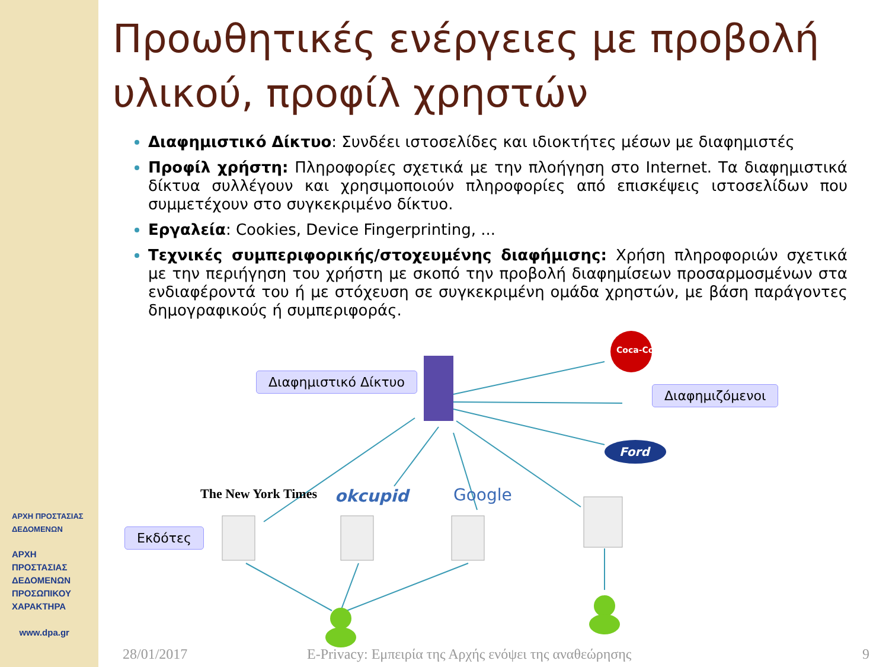ΑΡΧΗ ΠΡΟΣΤΑΣΙΑΣ ΔΕΔΟΜΕΝΩΝ
ΑΡΧΗ
ΠΡΟΣΤΑΣΙΑΣ
ΔΕΔΟΜΕΝΩΝ
ΠΡΟΣΩΠΙΚΟΥ
ΧΑΡΑΚΤΗΡΑ
www.dpa.gr
Προωθητικές ενέργειες με προβολή υλικού, προφίλ χρηστών
Διαφημιστικό Δίκτυο: Συνδέει ιστοσελίδες και ιδιοκτήτες μέσων με διαφημιστές
Προφίλ χρήστη: Πληροφορίες σχετικά με την πλοήγηση στο Internet. Τα διαφημιστικά δίκτυα συλλέγουν και χρησιμοποιούν πληροφορίες από επισκέψεις ιστοσελίδων που συμμετέχουν στο συγκεκριμένο δίκτυο.
Εργαλεία: Cookies, Device Fingerprinting, ...
Τεχνικές συμπεριφορικής/στοχευμένης διαφήμισης: Χρήση πληροφοριών σχετικά με την περιήγηση του χρήστη με σκοπό την προβολή διαφημίσεων προσαρμοσμένων στα ενδιαφέροντά του ή με στόχευση σε συγκεκριμένη ομάδα χρηστών, με βάση παράγοντες δημογραφικούς ή συμπεριφοράς.
Διαφημιστικό Δίκτυο
Διαφημιζόμενοι
Εκδότες
The New York Times okcupid Google
Coca-Cola
Ford
28/01/2017
E-Privacy: Εμπειρία της Αρχής ενόψει της αναθεώρησης
9